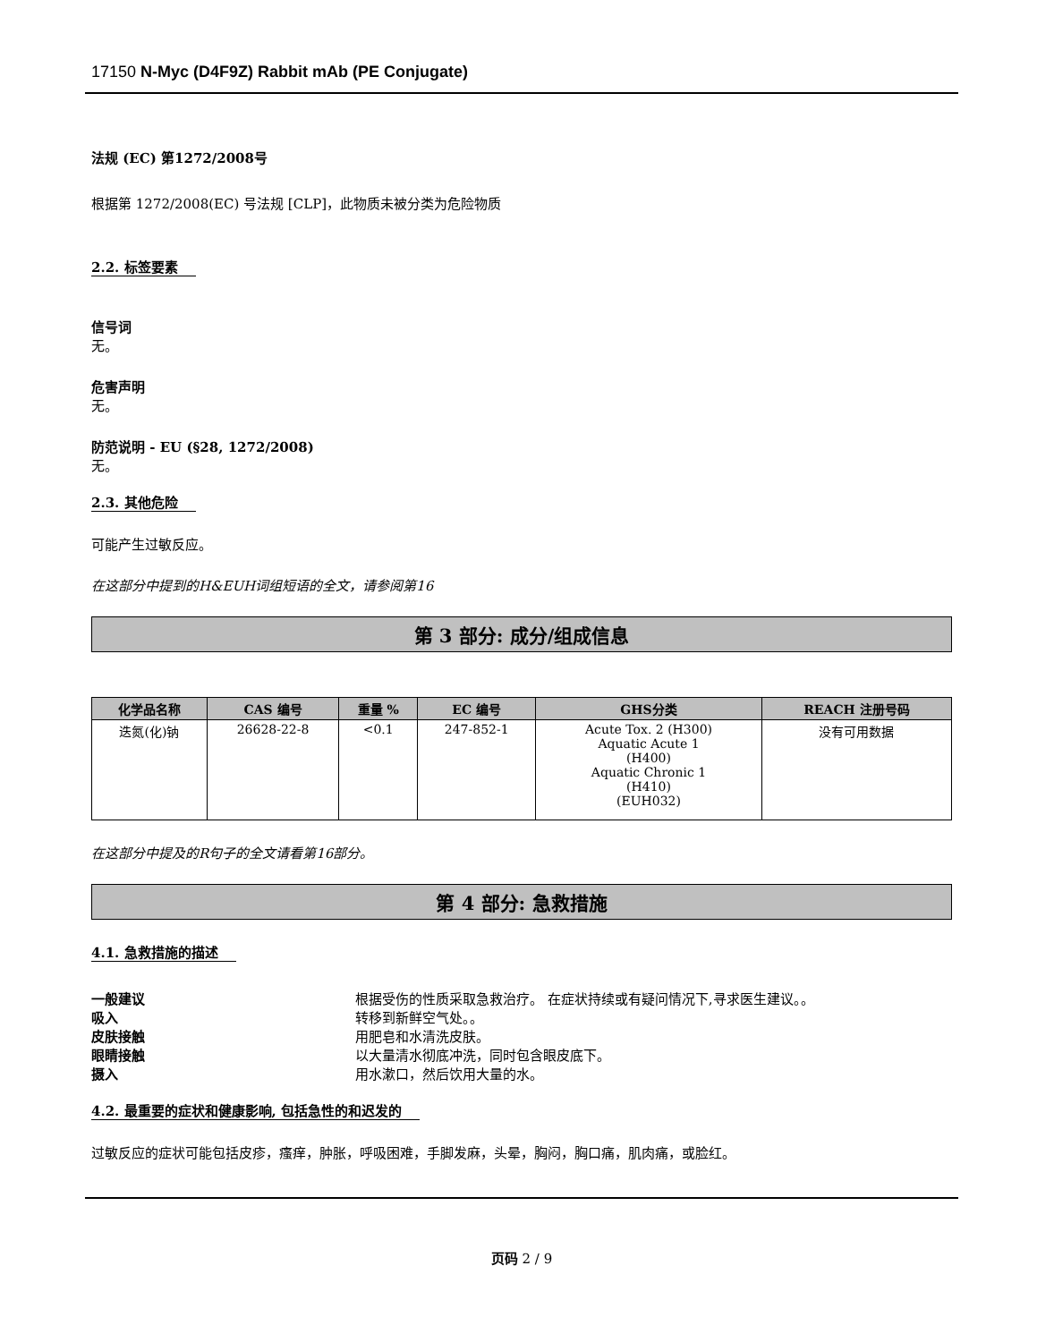17150 N-Myc (D4F9Z) Rabbit mAb (PE Conjugate)
法规 (EC) 第1272/2008号
根据第 1272/2008(EC) 号法规 [CLP]，此物质未被分类为危险物质
2.2. 标签要素
信号词
无。
危害声明
无。
防范说明 - EU (§28, 1272/2008)
无。
2.3. 其他危险
可能产生过敏反应。
在这部分中提到的H&EUH词组短语的全文，请参阅第16
第 3 部分: 成分/组成信息
| 化学品名称 | CAS 编号 | 重量 % | EC 编号 | GHS分类 | REACH 注册号码 |
| --- | --- | --- | --- | --- | --- |
| 迭氮(化)钠 | 26628-22-8 | <0.1 | 247-852-1 | Acute Tox. 2 (H300) Aquatic Acute 1 (H400) Aquatic Chronic 1 (H410) (EUH032) | 没有可用数据 |
在这部分中提及的R句子的全文请看第16部分。
第 4 部分: 急救措施
4.1. 急救措施的描述
一般建议 根据受伤的性质采取急救治疗。 在症状持续或有疑问情况下,寻求医生建议。。
吸入 转移到新鲜空气处。。
皮肤接触 用肥皂和水清洗皮肤。
眼睛接触 以大量清水彻底冲洗，同时包含眼皮底下。
摄入 用水漱口，然后饮用大量的水。
4.2. 最重要的症状和健康影响, 包括急性的和迟发的
过敏反应的症状可能包括皮疹，瘙痒，肿胀，呼吸困难，手脚发麻，头晕，胸闷，胸口痛，肌肉痛，或脸红。
页码 2 / 9